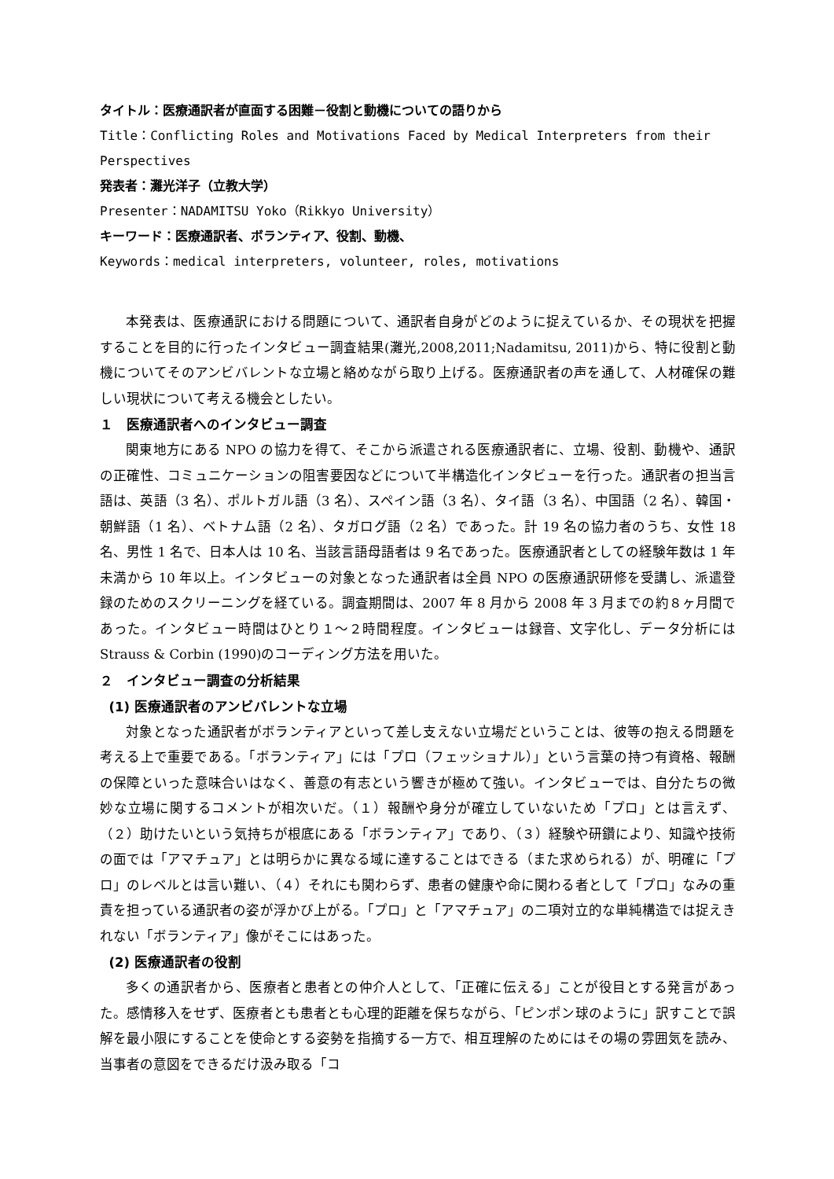タイトル：医療通訳者が直面する困難－役割と動機についての語りから
Title：Conflicting Roles and Motivations Faced by Medical Interpreters from their Perspectives
発表者：灘光洋子（立教大学）
Presenter：NADAMITSU Yoko（Rikkyo University）
キーワード：医療通訳者、ボランティア、役割、動機、
Keywords：medical interpreters, volunteer, roles, motivations
本発表は、医療通訳における問題について、通訳者自身がどのように捉えているか、その現状を把握することを目的に行ったインタビュー調査結果(灘光,2008,2011;Nadamitsu, 2011)から、特に役割と動機についてそのアンビバレントな立場と絡めながら取り上げる。医療通訳者の声を通して、人材確保の難しい現状について考える機会としたい。
１　医療通訳者へのインタビュー調査
関東地方にある NPO の協力を得て、そこから派遣される医療通訳者に、立場、役割、動機や、通訳の正確性、コミュニケーションの阻害要因などについて半構造化インタビューを行った。通訳者の担当言語は、英語（3 名）、ポルトガル語（3 名）、スペイン語（3 名）、タイ語（3 名）、中国語（2 名）、韓国・朝鮮語（1 名）、ベトナム語（2 名）、タガログ語（2 名）であった。計 19 名の協力者のうち、女性 18 名、男性 1 名で、日本人は 10 名、当該言語母語者は 9 名であった。医療通訳者としての経験年数は 1 年未満から 10 年以上。インタビューの対象となった通訳者は全員 NPO の医療通訳研修を受講し、派遣登録のためのスクリーニングを経ている。調査期間は、2007 年 8 月から 2008 年 3 月までの約８ヶ月間であった。インタビュー時間はひとり１～２時間程度。インタビューは録音、文字化し、データ分析には Strauss & Corbin (1990)のコーディング方法を用いた。
２　インタビュー調査の分析結果
(1) 医療通訳者のアンビバレントな立場
対象となった通訳者がボランティアといって差し支えない立場だということは、彼等の抱える問題を考える上で重要である。「ボランティア」には「プロ（フェッショナル）」という言葉の持つ有資格、報酬の保障といった意味合いはなく、善意の有志という響きが極めて強い。インタビューでは、自分たちの微妙な立場に関するコメントが相次いだ。（１）報酬や身分が確立していないため「プロ」とは言えず、（２）助けたいという気持ちが根底にある「ボランティア」であり、（３）経験や研鑽により、知識や技術の面では「アマチュア」とは明らかに異なる域に達することはできる（また求められる）が、明確に「プロ」のレベルとは言い難い、（４）それにも関わらず、患者の健康や命に関わる者として「プロ」なみの重責を担っている通訳者の姿が浮かび上がる。「プロ」と「アマチュア」の二項対立的な単純構造では捉えきれない「ボランティア」像がそこにはあった。
(2) 医療通訳者の役割
多くの通訳者から、医療者と患者との仲介人として、「正確に伝える」ことが役目とする発言があった。感情移入をせず、医療者とも患者とも心理的距離を保ちながら、「ピンポン球のように」訳すことで誤解を最小限にすることを使命とする姿勢を指摘する一方で、相互理解のためにはその場の雰囲気を読み、当事者の意図をできるだけ汲み取る「コ